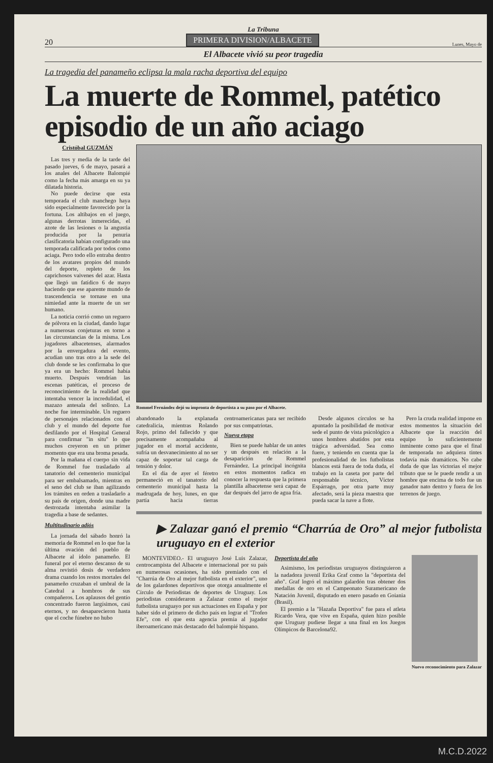La Tribuna
20 PRIMERA DIVISION/ALBACETE Lunes, Mayo de
El Albacete vivió su peor tragedia
La tragedia del panameño eclipsa la mala racha deportiva del equipo
La muerte de Rommel, patético episodio de un año aciago
Cristóbal GUZMÁN
Las tres y media de la tarde del pasado jueves, 6 de mayo, pasará a los anales del Albacete Balompié como la fecha más amarga en su ya dilatada historia.
No puede decirse que esta temporada el club manchego haya sido especialmente favorecido por la fortuna. Los altibajos en el juego, algunas derrotas inmerecidas, el azote de las lesiones o la angustia producida por la penuria clasificatoria habían configurado una temporada calificada por todos como aciaga. Pero todo ello entraba dentro de los avatares propios del mundo del deporte, repleto de los caprichosos vaivenes del azar. Hasta que llegó un fatídico 6 de mayo haciendo que ese aparente mundo de trascendencia se tornase en una nimiedad ante la muerte de un ser humano.
La noticia corrió como un reguero de pólvora en la ciudad, dando lugar a numerosas conjeturas en torno a las circunstancias de la misma. Los jugadores albacetenses, alarmados por la envergadura del evento, acudían uno tras otro a la sede del club donde se les confirmaba lo que ya era un hecho: Rommel había muerto. Después vendrían las escenas patéticas, el proceso de reconocimiento de la realidad que intentaba vencer la incredulidad, el mazazo antesala del sollozo. La noche fue interminable. Un reguero de personajes relacionados con el club y el mundo del deporte fue desfilando por el Hospital General para confirmar "in situ" lo que muchos creyeron en un primer momento que era una broma pesada.
Por la mañana el cuerpo sin vida de Rommel fue trasladado al tanatorio del cementerio municipal para ser embalsamado, mientras en el seno del club se iban agilizando los trámites en orden a trasladarlo a su país de origen, donde una madre destrozada intentaba asimilar la tragedia a base de sedantes.
Multitudinario adiós
La jornada del sábado honró la memoria de Rommel en lo que fue la última ovación del pueblo de Albacete al ídolo panameño. El funeral por el eterno descanso de su alma revistió dosis de verdadero drama cuando los restos mortales del panameño cruzaban el umbral de la Catedral a hombros de sus compañeros. Los aplausos del gentío concentrado fueron largísimos, casi eternos, y no desaparecieron hasta que el coche fúnebre no hubo
Rommel Fernández dejó su impronta de deportista a su paso por el Albacete.
abandonado la explanada catedralicia, mientras Rolando Rojo, primo del fallecido y que precisamente acompañaba al jugador en el mortal accidente, sufría un desvanecimiento al no ser capaz de soportar tal carga de tensión y dolor.
En el día de ayer el féretro permaneció en el tanatorio del cementerio municipal hasta la madrugada de hoy, lunes, en que partía hacia tierras centroamericanas para ser recibido por sus compatriotas.
Nueva etapa
Bien se puede hablar de un antes y un después en relación a la desaparición de Rommel Fernández. La principal incógnita en estos momentos radica en conocer la respuesta que la primera plantilla albacetense será capaz de dar después del jarro de agua fría.
Desde algunos círculos se ha apuntado la posibilidad de motivar sede el punto de vista psicológico a unos hombres abatidos por esta trágica adversidad. Sea como fuere, y teniendo en cuenta que la profesionalidad de los futbolistas blancos está fuera de toda duda, el trabajo en la caseta por parte del responsable técnico, Víctor Espárrago, por otra parte muy afectado, será la pieza maestra que pueda sacar la nave a flote.
Pero la cruda realidad impone en estos momentos la situación del Albacete que la reacción del equipo lo suficientemente inminente como para que el final de temporada no adquiera tintes todavía más dramáticos. No cabe duda de que las victorias el mejor tributo que se le puede rendir a un hombre que encima de todo fue un ganador nato dentro y fuera de los terrenos de juego.
▶ Zalazar ganó el premio “Charrúa de Oro” al mejor futbolista uruguayo en el exterior
MONTEVIDEO.- El uruguayo José Luis Zalazar, centrocampista del Albacete e internacional por su país en numerosas ocasiones, ha sido premiado con el "Charrúa de Oro al mejor futbolista en el exterior", uno de los galardones deportivos que otorga anualmente el Círculo de Periodistas de deportes de Uruguay. Los periodistas consideraron a Zalazar como el mejor futbolista uruguayo por sus actuaciones en España y por haber sido el primero de dicho país en lograr el "Trofeo Efe", con el que esta agencia premia al jugador iberoamericano más destacado del balompié hispano.
Deportista del año
Asimismo, los periodistas uruguayos distinguieron a la nadadora juvenil Erika Graf como la "deportista del año". Graf logró el máximo galardón tras obtener dos medallas de oro en el Campeonato Suramericano de Natación Juvenil, disputado en enero pasado en Goiania (Brasil).
El premio a la "Hazaña Deportiva" fue para el atleta Ricardo Vera, que vive en España, quien hizo posible que Uruguay pudiese llegar a una final en los Juegos Olímpicos de Barcelona92.
Nuevo reconocimiento para Zalazar
M.C.D.2022